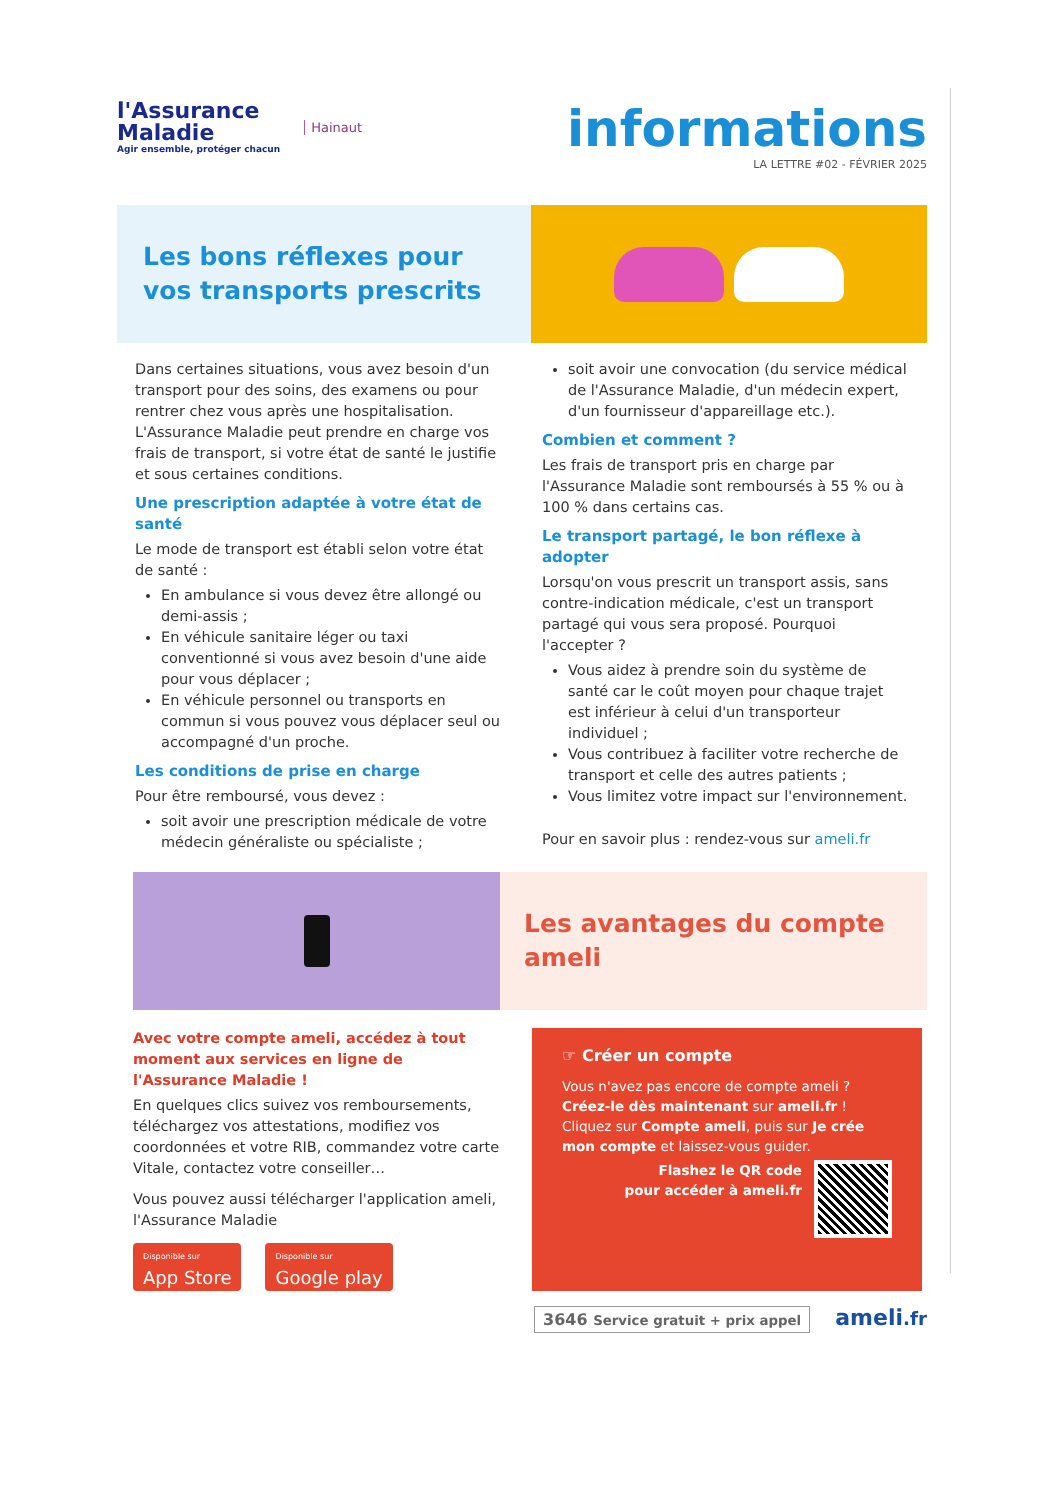l'Assurance
Maladie
Agir ensemble, protéger chacun
Hainaut
informations
LA LETTRE #02 - FÉVRIER 2025
Les bons réflexes pour vos transports prescrits
Dans certaines situations, vous avez besoin d'un transport pour des soins, des examens ou pour rentrer chez vous après une hospitalisation. L'Assurance Maladie peut prendre en charge vos frais de transport, si votre état de santé le justifie et sous certaines conditions.
Une prescription adaptée à votre état de santé
Le mode de transport est établi selon votre état de santé :
En ambulance si vous devez être allongé ou demi-assis ;
En véhicule sanitaire léger ou taxi conventionné si vous avez besoin d'une aide pour vous déplacer ;
En véhicule personnel ou transports en commun si vous pouvez vous déplacer seul ou accompagné d'un proche.
Les conditions de prise en charge
Pour être remboursé, vous devez :
soit avoir une prescription médicale de votre médecin généraliste ou spécialiste ;
soit avoir une convocation (du service médical de l'Assurance Maladie, d'un médecin expert, d'un fournisseur d'appareillage etc.).
Combien et comment ?
Les frais de transport pris en charge par l'Assurance Maladie sont remboursés à 55 % ou à 100 % dans certains cas.
Le transport partagé, le bon réflexe à adopter
Lorsqu'on vous prescrit un transport assis, sans contre-indication médicale, c'est un transport partagé qui vous sera proposé. Pourquoi l'accepter ?
Vous aidez à prendre soin du système de santé car le coût moyen pour chaque trajet est inférieur à celui d'un transporteur individuel ;
Vous contribuez à faciliter votre recherche de transport et celle des autres patients ;
Vous limitez votre impact sur l'environnement.
Pour en savoir plus : rendez-vous sur ameli.fr
Les avantages du compte ameli
Avec votre compte ameli, accédez à tout moment aux services en ligne de l'Assurance Maladie !
En quelques clics suivez vos remboursements, téléchargez vos attestations, modifiez vos coordonnées et votre RIB, commandez votre carte Vitale, contactez votre conseiller…
Vous pouvez aussi télécharger l'application ameli, l'Assurance Maladie
Disponible sur App Store Disponible sur Google play
☞ Créer un compte
Vous n'avez pas encore de compte ameli ? Créez-le dès maintenant sur ameli.fr !
Cliquez sur Compte ameli, puis sur Je crée mon compte et laissez-vous guider.
Flashez le QR code
pour accéder à ameli.fr
3646 Service gratuit + prix appel ameli.fr